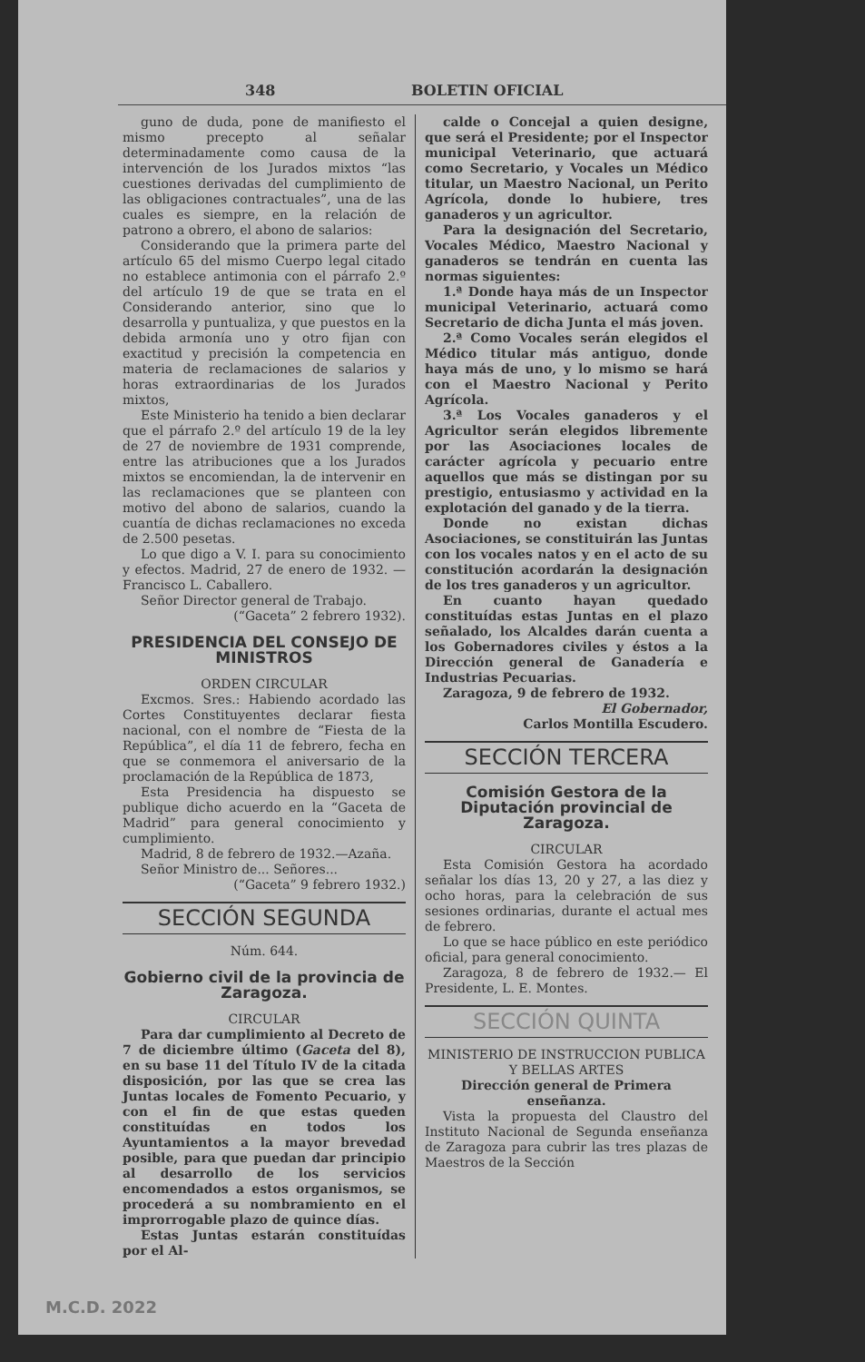348 BOLETIN OFICIAL
guno de duda, pone de manifiesto el mismo precepto al señalar determinadamente como causa de la intervención de los Jurados mixtos “las cuestiones derivadas del cumplimiento de las obligaciones contractuales”, una de las cuales es siempre, en la relación de patrono a obrero, el abono de salarios:
Considerando que la primera parte del artículo 65 del mismo Cuerpo legal citado no establece antimonia con el párrafo 2.º del artículo 19 de que se trata en el Considerando anterior, sino que lo desarrolla y puntualiza, y que puestos en la debida armonía uno y otro fijan con exactitud y precisión la competencia en materia de reclamaciones de salarios y horas extraordinarias de los Jurados mixtos,
Este Ministerio ha tenido a bien declarar que el párrafo 2.º del artículo 19 de la ley de 27 de noviembre de 1931 comprende, entre las atribuciones que a los Jurados mixtos se encomiendan, la de intervenir en las reclamaciones que se planteen con motivo del abono de salarios, cuando la cuantía de dichas reclamaciones no exceda de 2.500 pesetas.
Lo que digo a V. I. para su conocimiento y efectos. Madrid, 27 de enero de 1932. — Francisco L. Caballero.
Señor Director general de Trabajo.
(“Gaceta” 2 febrero 1932).
PRESIDENCIA DEL CONSEJO DE MINISTROS
ORDEN CIRCULAR
Excmos. Sres.: Habiendo acordado las Cortes Constituyentes declarar fiesta nacional, con el nombre de “Fiesta de la República”, el día 11 de febrero, fecha en que se conmemora el aniversario de la proclamación de la República de 1873,
Esta Presidencia ha dispuesto se publique dicho acuerdo en la “Gaceta de Madrid” para general conocimiento y cumplimiento.
Madrid, 8 de febrero de 1932.—Azaña.
Señor Ministro de... Señores...
(“Gaceta” 9 febrero 1932.)
SECCIÓN SEGUNDA
Núm. 644.
Gobierno civil de la provincia de Zaragoza.
CIRCULAR
Para dar cumplimiento al Decreto de 7 de diciembre último (Gaceta del 8), en su base 11 del Título IV de la citada disposición, por las que se crea las Juntas locales de Fomento Pecuario, y con el fin de que estas queden constituídas en todos los Ayuntamientos a la mayor brevedad posible, para que puedan dar principio al desarrollo de los servicios encomendados a estos organismos, se procederá a su nombramiento en el improrrogable plazo de quince días.
Estas Juntas estarán constituídas por el Al-
calde o Concejal a quien designe, que será el Presidente; por el Inspector municipal Veterinario, que actuará como Secretario, y Vocales un Médico titular, un Maestro Nacional, un Perito Agrícola, donde lo hubiere, tres ganaderos y un agricultor.
Para la designación del Secretario, Vocales Médico, Maestro Nacional y ganaderos se tendrán en cuenta las normas siguientes:
1.ª Donde haya más de un Inspector municipal Veterinario, actuará como Secretario de dicha Junta el más joven.
2.ª Como Vocales serán elegidos el Médico titular más antiguo, donde haya más de uno, y lo mismo se hará con el Maestro Nacional y Perito Agrícola.
3.ª Los Vocales ganaderos y el Agricultor serán elegidos libremente por las Asociaciones locales de carácter agrícola y pecuario entre aquellos que más se distingan por su prestigio, entusiasmo y actividad en la explotación del ganado y de la tierra.
Donde no existan dichas Asociaciones, se constituirán las Juntas con los vocales natos y en el acto de su constitución acordarán la designación de los tres ganaderos y un agricultor.
En cuanto hayan quedado constituídas estas Juntas en el plazo señalado, los Alcaldes darán cuenta a los Gobernadores civiles y éstos a la Dirección general de Ganadería e Industrias Pecuarias.
Zaragoza, 9 de febrero de 1932.
El Gobernador,
Carlos Montilla Escudero.
SECCIÓN TERCERA
Comisión Gestora de la Diputación provincial de Zaragoza.
CIRCULAR
Esta Comisión Gestora ha acordado señalar los días 13, 20 y 27, a las diez y ocho horas, para la celebración de sus sesiones ordinarias, durante el actual mes de febrero.
Lo que se hace público en este periódico oficial, para general conocimiento.
Zaragoza, 8 de febrero de 1932.— El Presidente, L. E. Montes.
SECCIÓN QUINTA
MINISTERIO DE INSTRUCCION PUBLICA Y BELLAS ARTES
Dirección general de Primera enseñanza.
Vista la propuesta del Claustro del Instituto Nacional de Segunda enseñanza de Zaragoza para cubrir las tres plazas de Maestros de la Sección
M.C.D. 2022